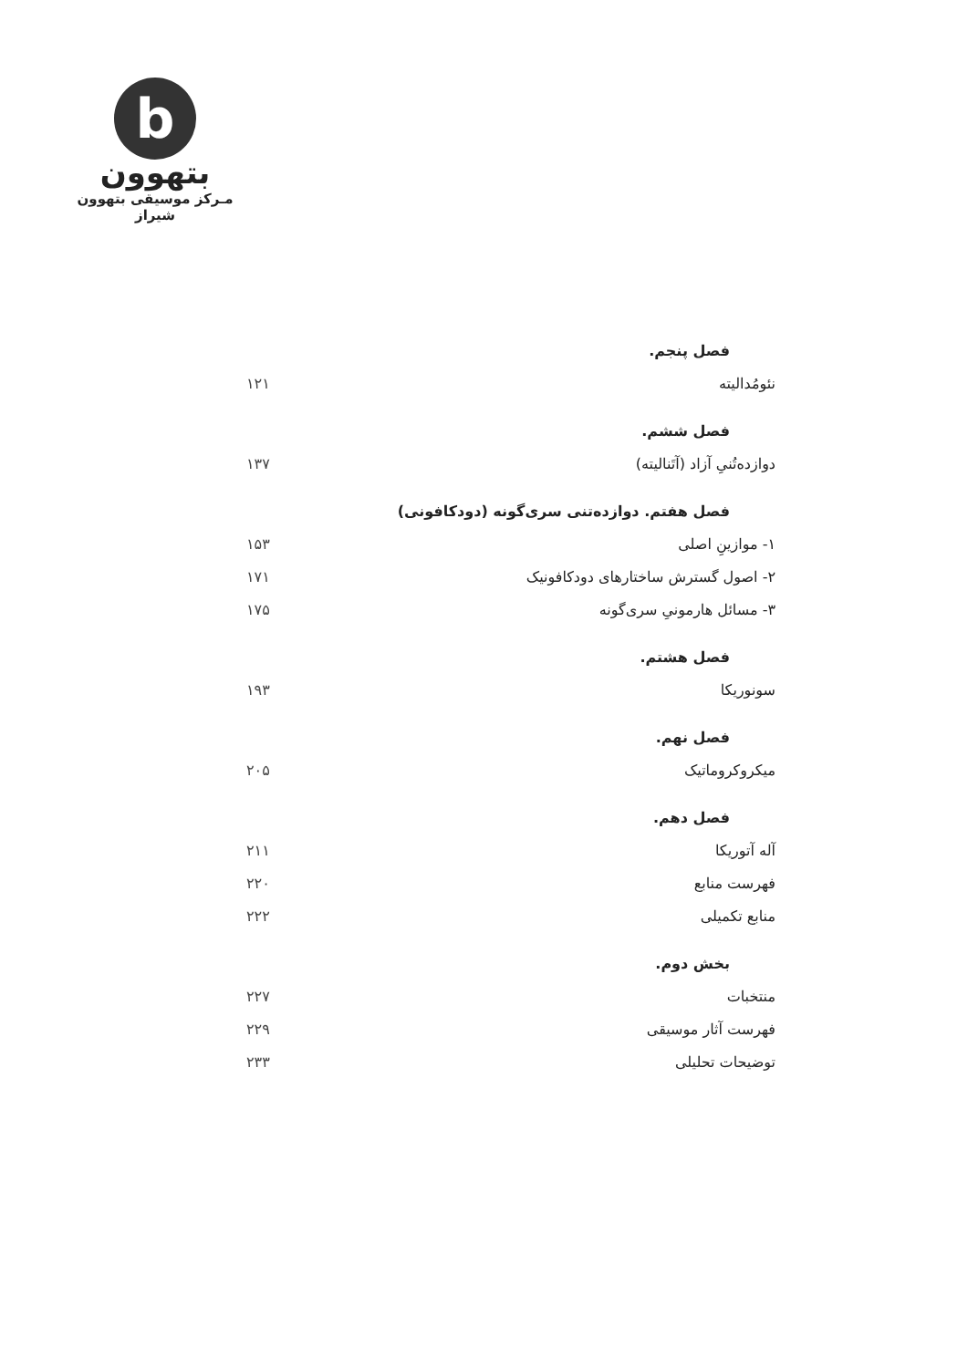b
بتهوون
مـرکز موسیقی بتهوون شیراز
فصل پنجم.
نئومُدالیته ۱۲۱
فصل ششم.
دوازده‌تُنیِ آزاد (آتَنالیته) ۱۳۷
فصل هفتم. دوازده‌تنی سری‌گونه (دودکافونی)
۱- موازینِ اصلی ۱۵۳
۲- اصول گسترش ساختارهای دودکافونیک ۱۷۱
۳- مسائل هارمونیِ سری‌گونه ۱۷۵
فصل هشتم.
سونوریکا ۱۹۳
فصل نهم.
میکروکروماتیک ۲۰۵
فصل دهم.
آله آتوریکا ۲۱۱
فهرست منابع ۲۲۰
منابع تکمیلی ۲۲۲
بخش دوم.
منتخبات ۲۲۷
فهرست آثار موسیقی ۲۲۹
توضیحات تحلیلی ۲۳۳